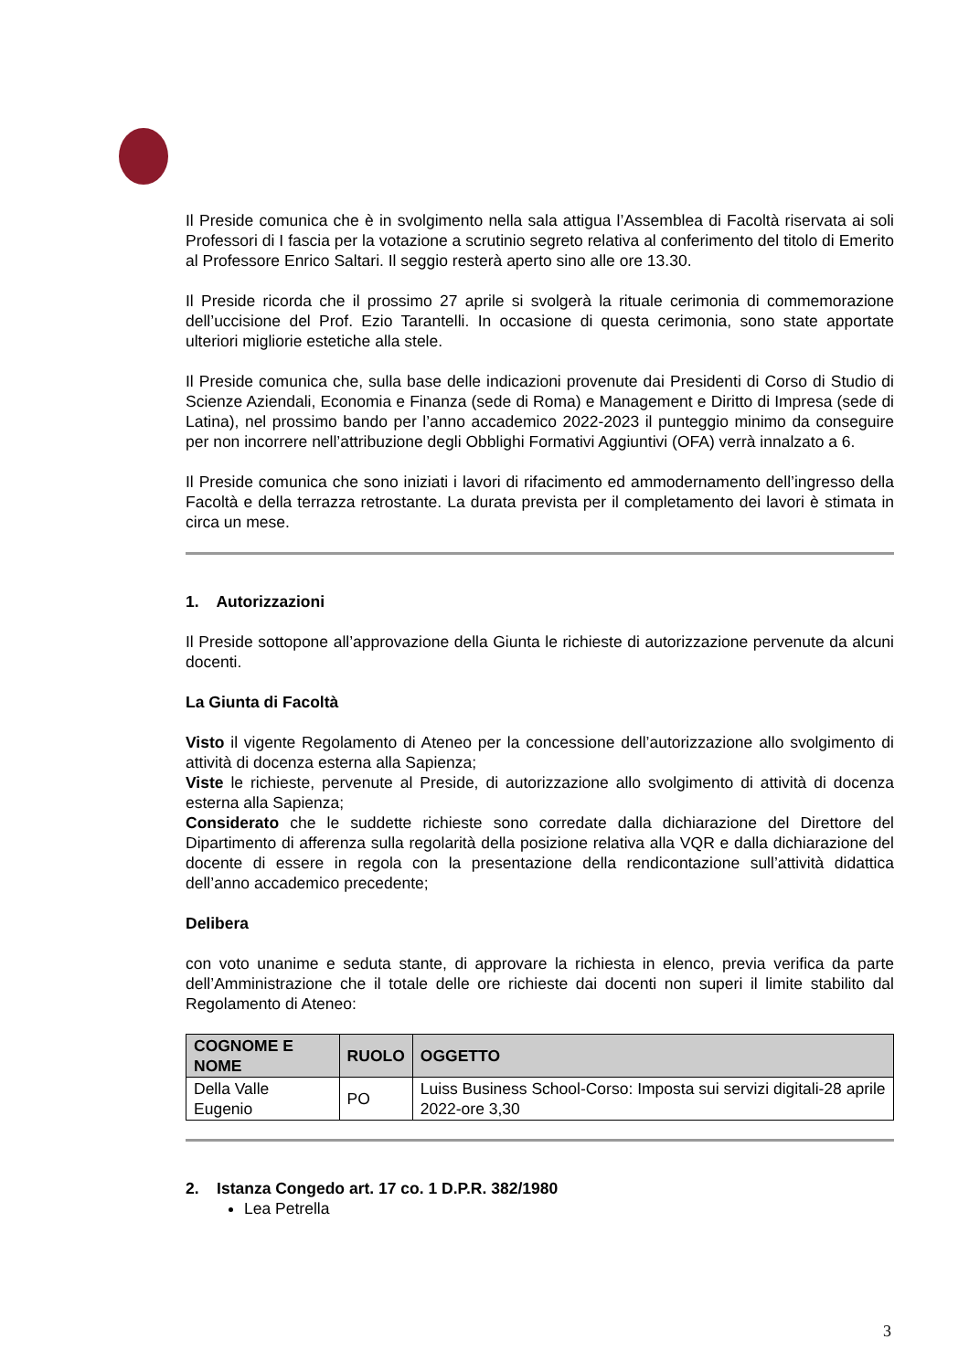Il Preside comunica che è in svolgimento nella sala attigua l’Assemblea di Facoltà riservata ai soli Professori di I fascia per la votazione a scrutinio segreto relativa al conferimento del titolo di Emerito al Professore Enrico Saltari. Il seggio resterà aperto sino alle ore 13.30.
Il Preside ricorda che il prossimo 27 aprile si svolgerà la rituale cerimonia di commemorazione dell’uccisione del Prof. Ezio Tarantelli. In occasione di questa cerimonia, sono state apportate ulteriori migliorie estetiche alla stele.
Il Preside comunica che, sulla base delle indicazioni provenute dai Presidenti di Corso di Studio di Scienze Aziendali, Economia e Finanza (sede di Roma) e Management e Diritto di Impresa (sede di Latina), nel prossimo bando per l’anno accademico 2022-2023 il punteggio minimo da conseguire per non incorrere nell’attribuzione degli Obblighi Formativi Aggiuntivi (OFA) verrà innalzato a 6.
Il Preside comunica che sono iniziati i lavori di rifacimento ed ammodernamento dell’ingresso della Facoltà e della terrazza retrostante. La durata prevista per il completamento dei lavori è stimata in circa un mese.
1. Autorizzazioni
Il Preside sottopone all’approvazione della Giunta le richieste di autorizzazione pervenute da alcuni docenti.
La Giunta di Facoltà
Visto il vigente Regolamento di Ateneo per la concessione dell’autorizzazione allo svolgimento di attività di docenza esterna alla Sapienza;
Viste le richieste, pervenute al Preside, di autorizzazione allo svolgimento di attività di docenza esterna alla Sapienza;
Considerato che le suddette richieste sono corredate dalla dichiarazione del Direttore del Dipartimento di afferenza sulla regolarità della posizione relativa alla VQR e dalla dichiarazione del docente di essere in regola con la presentazione della rendicontazione sull’attività didattica dell’anno accademico precedente;
Delibera
con voto unanime e seduta stante, di approvare la richiesta in elenco, previa verifica da parte dell’Amministrazione che il totale delle ore richieste dai docenti non superi il limite stabilito dal Regolamento di Ateneo:
| COGNOME E NOME | RUOLO | OGGETTO |
| --- | --- | --- |
| Della Valle Eugenio | PO | Luiss Business School-Corso: Imposta sui servizi digitali-28 aprile 2022-ore 3,30 |
2. Istanza Congedo art. 17 co. 1 D.P.R. 382/1980
Lea Petrella
3